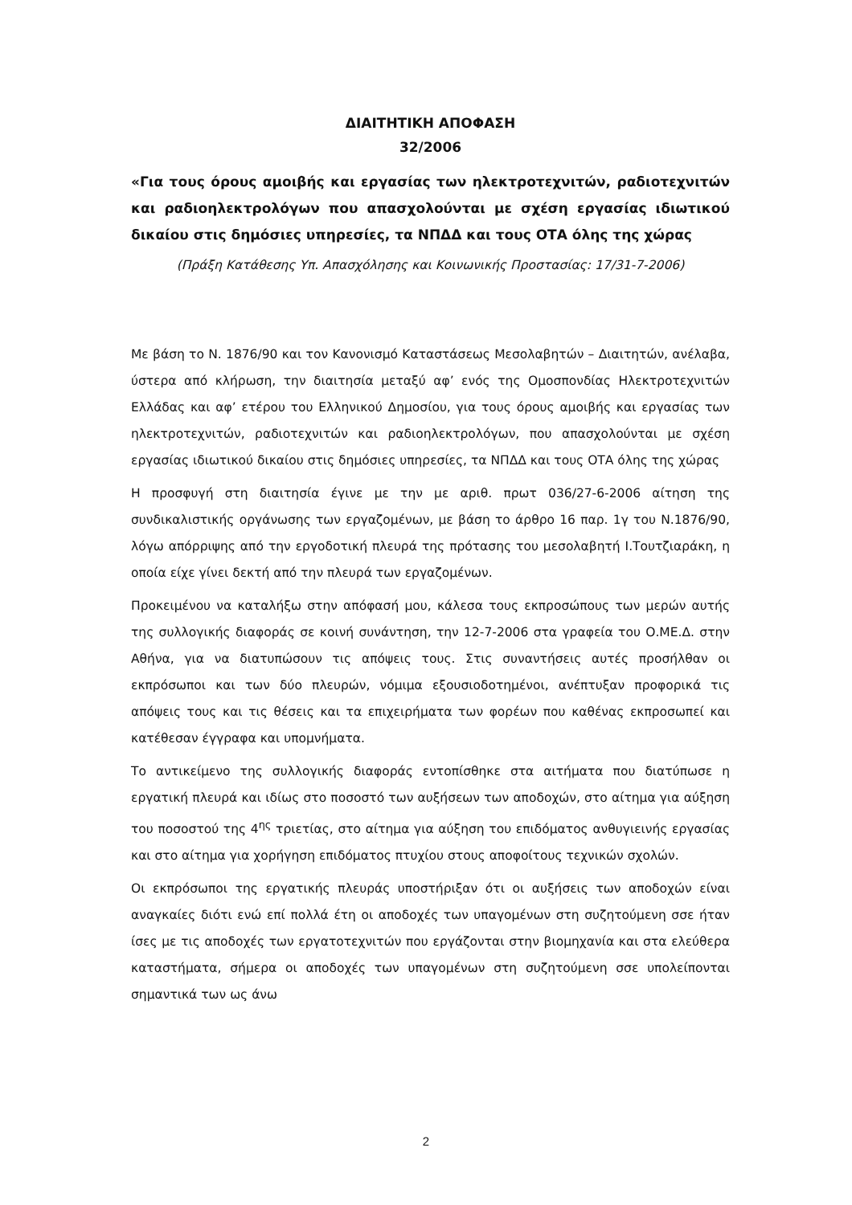ΔΙΑΙΤΗΤΙΚΗ ΑΠΟΦΑΣΗ
32/2006
«Για τους όρους αμοιβής και εργασίας των ηλεκτροτεχνιτών, ραδιοτεχνιτών και ραδιοηλεκτρολόγων που απασχολούνται με σχέση εργασίας ιδιωτικού δικαίου στις δημόσιες υπηρεσίες, τα ΝΠΔΔ και τους ΟΤΑ όλης της χώρας
(Πράξη Κατάθεσης Υπ. Απασχόλησης και Κοινωνικής Προστασίας: 17/31-7-2006)
Με βάση το Ν. 1876/90 και τον Κανονισμό Καταστάσεως Μεσολαβητών – Διαιτητών, ανέλαβα, ύστερα από κλήρωση, την διαιτησία μεταξύ αφ’ ενός της Ομοσπονδίας Ηλεκτροτεχνιτών Ελλάδας και αφ’ ετέρου του Ελληνικού Δημοσίου, για τους όρους αμοιβής και εργασίας των ηλεκτροτεχνιτών, ραδιοτεχνιτών και ραδιοηλεκτρολόγων, που απασχολούνται με σχέση εργασίας ιδιωτικού δικαίου στις δημόσιες υπηρεσίες, τα ΝΠΔΔ και τους ΟΤΑ όλης της χώρας
Η προσφυγή στη διαιτησία έγινε με την με αριθ. πρωτ 036/27-6-2006 αίτηση της συνδικαλιστικής οργάνωσης των εργαζομένων, με βάση το άρθρο 16 παρ. 1γ του Ν.1876/90, λόγω απόρριψης από την εργοδοτική πλευρά της πρότασης του μεσολαβητή Ι.Τουτζιαράκη, η οποία είχε γίνει δεκτή από την πλευρά των εργαζομένων.
Προκειμένου να καταλήξω στην απόφασή μου, κάλεσα τους εκπροσώπους των μερών αυτής της συλλογικής διαφοράς σε κοινή συνάντηση, την 12-7-2006 στα γραφεία του Ο.ΜΕ.Δ. στην Αθήνα, για να διατυπώσουν τις απόψεις τους. Στις συναντήσεις αυτές προσήλθαν οι εκπρόσωποι και των δύο πλευρών, νόμιμα εξουσιοδοτημένοι, ανέπτυξαν προφορικά τις απόψεις τους και τις θέσεις και τα επιχειρήματα των φορέων που καθένας εκπροσωπεί και κατέθεσαν έγγραφα και υπομνήματα.
Το αντικείμενο της συλλογικής διαφοράς εντοπίσθηκε στα αιτήματα που διατύπωσε η εργατική πλευρά και ιδίως στο ποσοστό των αυξήσεων των αποδοχών, στο αίτημα για αύξηση του ποσοστού της 4<sup>ης</sup> τριετίας, στο αίτημα για αύξηση του επιδόματος ανθυγιεινής εργασίας και στο αίτημα για χορήγηση επιδόματος πτυχίου στους αποφοίτους τεχνικών σχολών.
Οι εκπρόσωποι της εργατικής πλευράς υποστήριξαν ότι οι αυξήσεις των αποδοχών είναι αναγκαίες διότι ενώ επί πολλά έτη οι αποδοχές των υπαγομένων στη συζητούμενη σσε ήταν ίσες με τις αποδοχές των εργατοτεχνιτών που εργάζονται στην βιομηχανία και στα ελεύθερα καταστήματα, σήμερα οι αποδοχές των υπαγομένων στη συζητούμενη σσε υπολείπονται σημαντικά των ως άνω
2